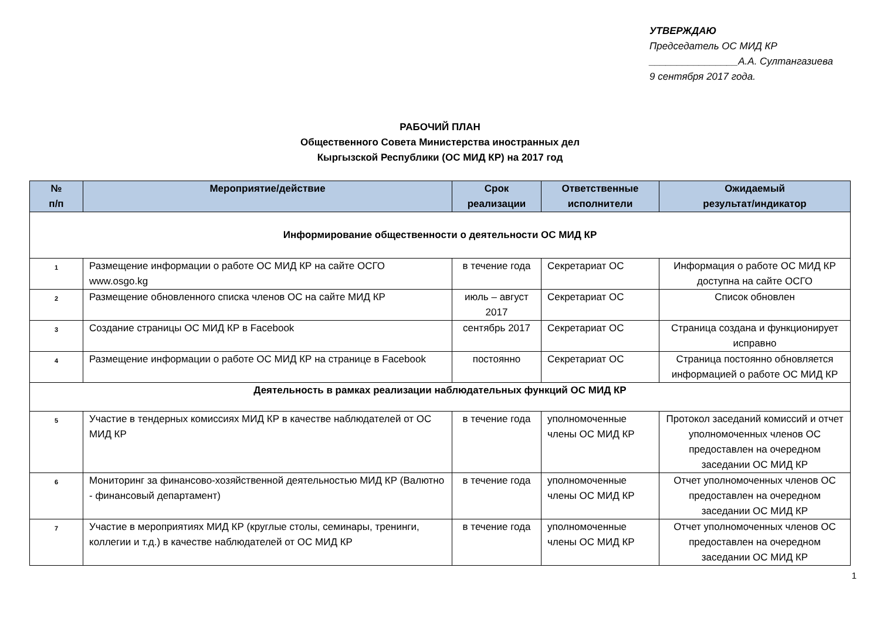УТВЕРЖДАЮ
Председатель ОС МИД КР
________________А.А. Султангазиева
9 сентября 2017 года.
РАБОЧИЙ ПЛАН
Общественного Совета Министерства иностранных дел
Кыргызской Республики (ОС МИД КР) на 2017 год
| № п/п | Мероприятие/действие | Срок реализации | Ответственные исполнители | Ожидаемый результат/индикатор |
| --- | --- | --- | --- | --- |
| Информирование общественности о деятельности ОС МИД КР | | | | |
| 1 | Размещение информации о работе ОС МИД КР на сайте ОСГО www.osgo.kg | в течение года | Секретариат ОС | Информация о работе ОС МИД КР доступна на сайте ОСГО |
| 2 | Размещение обновленного списка членов ОС на сайте МИД КР | июль – август 2017 | Секретариат ОС | Список обновлен |
| 3 | Создание страницы ОС МИД КР в Facebook | сентябрь 2017 | Секретариат ОС | Страница создана и функционирует исправно |
| 4 | Размещение информации о работе ОС МИД КР на странице в Facebook | постоянно | Секретариат ОС | Страница постоянно обновляется информацией о работе ОС МИД КР |
| Деятельность в рамках реализации наблюдательных функций ОС МИД КР | | | | |
| 5 | Участие в тендерных комиссиях МИД КР в качестве наблюдателей от ОС МИД КР | в течение года | уполномоченные члены ОС МИД КР | Протокол заседаний комиссий и отчет уполномоченных членов ОС предоставлен на очередном заседании ОС МИД КР |
| 6 | Мониторинг за финансово-хозяйственной деятельностью МИД КР (Валютно - финансовый департамент) | в течение года | уполномоченные члены ОС МИД КР | Отчет уполномоченных членов ОС предоставлен на очередном заседании ОС МИД КР |
| 7 | Участие в мероприятиях МИД КР (круглые столы, семинары, тренинги, коллегии и т.д.) в качестве наблюдателей от ОС МИД КР | в течение года | уполномоченные члены ОС МИД КР | Отчет уполномоченных членов ОС предоставлен на очередном заседании ОС МИД КР |
1